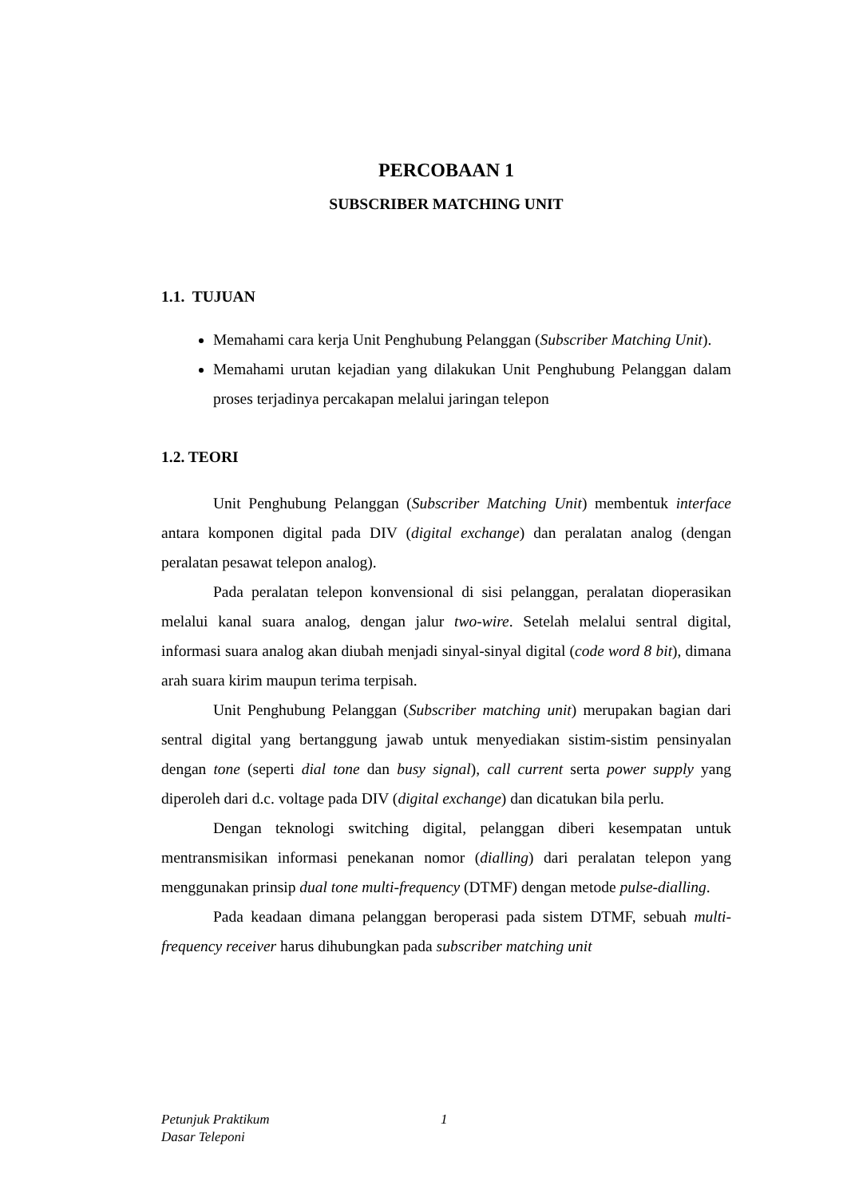PERCOBAAN 1
SUBSCRIBER MATCHING UNIT
1.1. TUJUAN
Memahami cara kerja Unit Penghubung Pelanggan (Subscriber Matching Unit).
Memahami urutan kejadian yang dilakukan Unit Penghubung Pelanggan dalam proses terjadinya percakapan melalui jaringan telepon
1.2. TEORI
Unit Penghubung Pelanggan (Subscriber Matching Unit) membentuk interface antara komponen digital pada DIV (digital exchange) dan peralatan analog (dengan peralatan pesawat telepon analog).
Pada peralatan telepon konvensional di sisi pelanggan, peralatan dioperasikan melalui kanal suara analog, dengan jalur two-wire. Setelah melalui sentral digital, informasi suara analog akan diubah menjadi sinyal-sinyal digital (code word 8 bit), dimana arah suara kirim maupun terima terpisah.
Unit Penghubung Pelanggan (Subscriber matching unit) merupakan bagian dari sentral digital yang bertanggung jawab untuk menyediakan sistim-sistim pensinyalan dengan tone (seperti dial tone dan busy signal), call current serta power supply yang diperoleh dari d.c. voltage pada DIV (digital exchange) dan dicatukan bila perlu.
Dengan teknologi switching digital, pelanggan diberi kesempatan untuk mentransmisikan informasi penekanan nomor (dialling) dari peralatan telepon yang menggunakan prinsip dual tone multi-frequency (DTMF) dengan metode pulse-dialling.
Pada keadaan dimana pelanggan beroperasi pada sistem DTMF, sebuah multi-frequency receiver harus dihubungkan pada subscriber matching unit
Petunjuk Praktikum
Dasar Teleponi
1